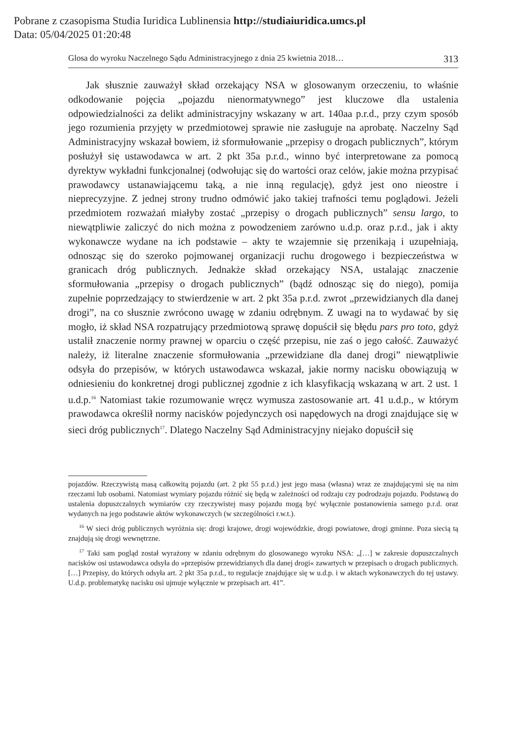Pobrane z czasopisma Studia Iuridica Lublinensia http://studiaiuridica.umcs.pl
Data: 05/04/2025 01:20:48
Glosa do wyroku Naczelnego Sądu Administracyjnego z dnia 25 kwietnia 2018… 313
Jak słusznie zauważył skład orzekający NSA w glosowanym orzeczeniu, to właśnie odkodowanie pojęcia „pojazdu nienormatywnego” jest kluczowe dla ustalenia odpowiedzialności za delikt administracyjny wskazany w art. 140aa p.r.d., przy czym sposób jego rozumienia przyjęty w przedmiotowej sprawie nie zasługuje na aprobatę. Naczelny Sąd Administracyjny wskazał bowiem, iż sformułowanie „przepisy o drogach publicznych”, którym posłużył się ustawodawca w art. 2 pkt 35a p.r.d., winno być interpretowane za pomocą dyrektyw wykładni funkcjonalnej (odwołując się do wartości oraz celów, jakie można przypisać prawodawcy ustanawiającemu taką, a nie inną regulację), gdyż jest ono nieostre i nieprecyzyjne. Z jednej strony trudno odmówić jako takiej trafności temu poglądowi. Jeżeli przedmiotem rozważań miałyby zostać „przepisy o drogach publicznych” sensu largo, to niewątpliwie zaliczyć do nich można z powodzeniem zarówno u.d.p. oraz p.r.d., jak i akty wykonawcze wydane na ich podstawie – akty te wzajemnie się przenikają i uzupełniają, odnosząc się do szeroko pojmowanej organizacji ruchu drogowego i bezpieczeństwa w granicach dróg publicznych. Jednakże skład orzekający NSA, ustalając znaczenie sformułowania „przepisy o drogach publicznych” (bądź odnosząc się do niego), pomija zupełnie poprzedzający to stwierdzenie w art. 2 pkt 35a p.r.d. zwrot „przewidzianych dla danej drogi”, na co słusznie zwrócono uwagę w zdaniu odrębnym. Z uwagi na to wydawać by się mogło, iż skład NSA rozpatrujący przedmiotową sprawę dopuścił się błędu pars pro toto, gdyż ustalił znaczenie normy prawnej w oparciu o część przepisu, nie zaś o jego całość. Zauważyć należy, iż literalne znaczenie sformułowania „przewidziane dla danej drogi” niewątpliwie odsyła do przepisów, w których ustawodawca wskazał, jakie normy nacisku obowiązują w odniesieniu do konkretnej drogi publicznej zgodnie z ich klasyfikacją wskazaną w art. 2 ust. 1 u.d.p.<sup>16</sup> Natomiast takie rozumowanie wręcz wymusza zastosowanie art. 41 u.d.p., w którym prawodawca określił normy nacisków pojedynczych osi napędowych na drogi znajdujące się w sieci dróg publicznych<sup>17</sup>. Dlatego Naczelny Sąd Administracyjny niejako dopuścił się
pojazdów. Rzeczywistą masą całkowitą pojazdu (art. 2 pkt 55 p.r.d.) jest jego masa (własna) wraz ze znajdującymi się na nim rzeczami lub osobami. Natomiast wymiary pojazdu różnić się będą w zależności od rodzaju czy podrodzaju pojazdu. Podstawą do ustalenia dopuszczalnych wymiarów czy rzeczywistej masy pojazdu mogą być wyłącznie postanowienia samego p.r.d. oraz wydanych na jego podstawie aktów wykonawczych (w szczególności r.w.t.).
<sup>16</sup> W sieci dróg publicznych wyróżnia się: drogi krajowe, drogi wojewódzkie, drogi powiatowe, drogi gminne. Poza siecią tą znajdują się drogi wewnętrzne.
<sup>17</sup> Taki sam pogląd został wyrażony w zdaniu odrębnym do glosowanego wyroku NSA: „[…] w zakresie dopuszczalnych nacisków osi ustawodawca odsyła do »przepisów przewidzianych dla danej drogi« zawartych w przepisach o drogach publicznych. […] Przepisy, do których odsyła art. 2 pkt 35a p.r.d., to regulacje znajdujące się w u.d.p. i w aktach wykonawczych do tej ustawy. U.d.p. problematykę nacisku osi ujmuje wyłącznie w przepisach art. 41”.